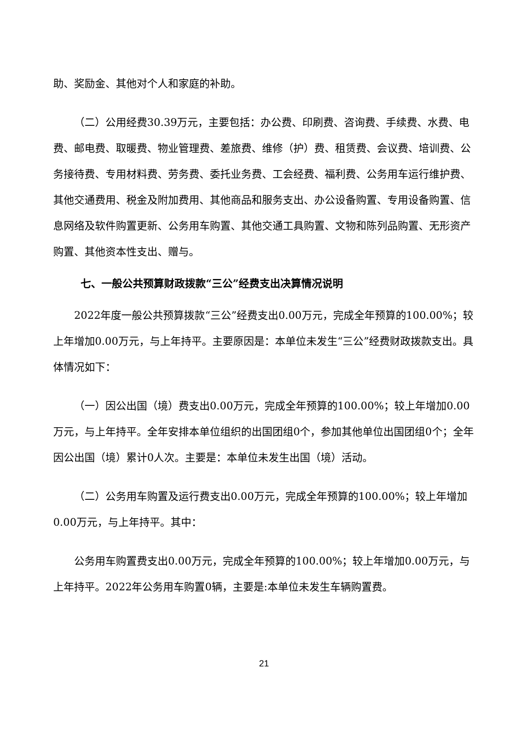助、奖励金、其他对个人和家庭的补助。
（二）公用经费30.39万元，主要包括：办公费、印刷费、咨询费、手续费、水费、电费、邮电费、取暖费、物业管理费、差旅费、维修（护）费、租赁费、会议费、培训费、公务接待费、专用材料费、劳务费、委托业务费、工会经费、福利费、公务用车运行维护费、其他交通费用、税金及附加费用、其他商品和服务支出、办公设备购置、专用设备购置、信息网络及软件购置更新、公务用车购置、其他交通工具购置、文物和陈列品购置、无形资产购置、其他资本性支出、赠与。
七、一般公共预算财政拨款“三公”经费支出决算情况说明
2022年度一般公共预算拨款“三公”经费支出0.00万元，完成全年预算的100.00%；较上年增加0.00万元，与上年持平。主要原因是：本单位未发生“三公”经费财政拨款支出。具体情况如下：
（一）因公出国（境）费支出0.00万元，完成全年预算的100.00%；较上年增加0.00万元，与上年持平。全年安排本单位组织的出国团组0个，参加其他单位出国团组0个；全年因公出国（境）累计0人次。主要是：本单位未发生出国（境）活动。
（二）公务用车购置及运行费支出0.00万元，完成全年预算的100.00%；较上年增加0.00万元，与上年持平。其中：
公务用车购置费支出0.00万元，完成全年预算的100.00%；较上年增加0.00万元，与上年持平。2022年公务用车购置0辆，主要是:本单位未发生车辆购置费。
21